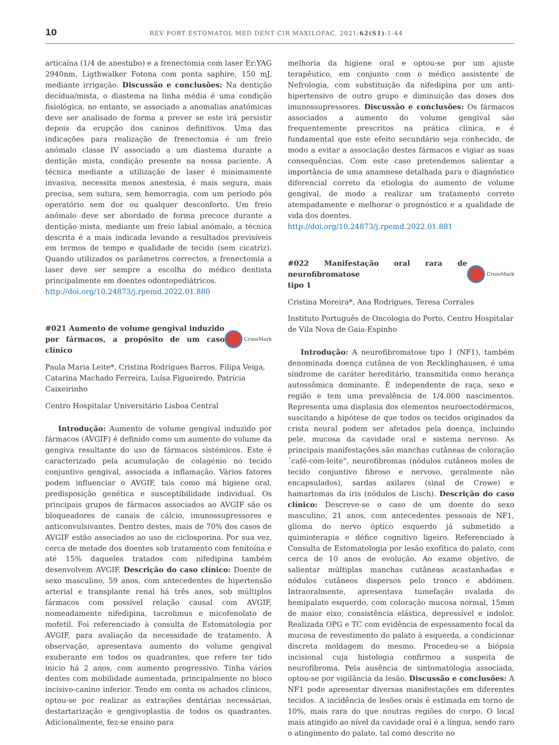10
REV PORT ESTOMATOL MED DENT CIR MAXILOFAC. 2021;62(S1):1-44
articaína (1/4 de anestubo) e a frenectomia com laser Er:YAG 2940nm, Ligthwalker Fotona com ponta saphire, 150 mJ, mediante irrigação. Discussão e conclusões: Na dentição decídua/mista, o diastema na linha média é uma condição fisiológica, no entanto, se associado a anomalias anatómicas deve ser analisado de forma a prever se este irá persistir depois da erupção dos caninos definitivos. Uma das indicações para realização de frenectomia é um freio anómalo classe IV associado a um diastema durante a dentição mista, condição presente na nossa paciente. A técnica mediante a utilização de laser é minimamente invasiva, necessita menos anestesia, é mais segura, mais precisa, sem sutura, sem hemorragia, com um período pós operatório sem dor ou qualquer desconforto. Um freio anómalo deve ser abordado de forma precoce durante a dentição mista, mediante um freio labial anómalo, a técnica descrita é a mais indicada levando a resultados previsíveis em termos de tempo e qualidade de tecido (sem cicatriz). Quando utilizados os parâmetros correctos, a frenectomia a laser deve ser sempre a escolha do médico dentista principalmente em doentes odontopediátricos.
http://doi.org/10.24873/j.rpemd.2022.01.880
#021 Aumento de volume gengival induzido
por fármacos, a propósito de um caso clínico CrossMark
Paula Maria Leite*, Cristina Rodrigues Barros, Filipa Veiga, Catarina Machado Ferreira, Luísa Figueiredo, Patrícia Caixeirinho
Centro Hospitalar Universitário Lisboa Central
Introdução: Aumento de volume gengival induzido por fármacos (AVGIF) é definido como um aumento do volume da gengiva resultante do uso de fármacos sistémicos. Este é caracterizado pela acumulação de colagénio no tecido conjuntivo gengival, associada a inflamação. Vários fatores podem influenciar o AVGIF, tais como má higiene oral, predisposição genética e susceptibilidade individual. Os principais grupos de fármacos associados ao AVGIF são os bloqueadores de canais de cálcio, imunossupressores e anticonvulsivantes. Dentro destes, mais de 70% dos casos de AVGIF estão associados ao uso de ciclosporina. Por sua vez, cerca de metade dos doentes sob tratamento com fenitoína e até 15% daqueles tratados com nifedipina também desenvolvem AVGIF. Descrição do caso clínico: Doente de sexo masculino, 59 anos, com antecedentes de hipertensão arterial e transplante renal há três anos, sob múltiplos fármacos com possível relação causal com AVGIF, nomeadamente nifedipina, tacrolimus e micofenolato de mofetil. Foi referenciado à consulta de Estomatologia por AVGIF, para avaliação da necessidade de tratamento. À observação, apresentava aumento do volume gengival exuberante em todos os quadrantes, que refere ter tido inicio há 2 anos, com aumento progressivo. Tinha vários dentes com mobilidade aumentada, principalmente no bloco incisivo-canino inferior. Tendo em conta os achados clínicos, optou-se por realizar as extrações dentárias necessárias, destartarização e gengivoplastia de todos os quadrantes. Adicionalmente, fez-se ensino para
melhoria da higiene oral e optou-se por um ajuste terapêutico, em conjunto com o médico assistente de Nefrologia, com substituição da nifedipina por um anti-hipertensivo de outro grupo e diminuição das doses dos imunossupressores. Discussão e conclusões: Os fármacos associados a aumento do volume gengival são frequentemente prescritos na prática clinica, e é fundamental que este efeito secundário seja conhecido, de modo a evitar a associação destes fármacos e vigiar as suas consequências. Com este caso pretendemos salientar a importância de uma anamnese detalhada para o diagnóstico diferencial correto da etiologia do aumento de volume gengival, de modo a realizar um tratamento correto atempadamente e melhorar o prognóstico e a qualidade de vida dos doentes.
http://doi.org/10.24873/j.rpemd.2022.01.881
#022 Manifestação oral rara de neurofibromatose
tipo 1 CrossMark
Cristina Moreira*, Ana Rodrigues, Teresa Corrales
Instituto Português de Oncologia do Porto, Centro Hospitalar de Vila Nova de Gaia-Espinho
Introdução: A neurofibromatose tipo 1 (NF1), também denominada doença cutânea de von Recklinghausen, é uma síndrome de caráter hereditário, transmitida como herança autossômica dominante. É independente de raça, sexo e região e tem uma prevalência de 1/4.000 nascimentos. Representa uma displasia dos elementos neuroectodérmicos, suscitando a hipótese de que todos os tecidos originados da crista neural podem ser afetados pela doença, incluindo pele, mucosa da cavidade oral e sistema nervoso. As principais manifestações são manchas cutâneas de coloração ´café-com-leite”, neurofibromas (nódulos cutâneos moles de tecido conjuntivo fibroso e nervoso, geralmente não encapsulados), sardas axilares (sinal de Crowe) e hamartomas da íris (nódulos de Lisch). Descrição do caso clínico: Descreve-se o caso de um doente do sexo masculino, 21 anos, com antecedentes pessoais de NF1, glioma do nervo óptico esquerdo já submetido a quimioterapia e défice cognitivo ligeiro. Referenciado à Consulta de Estomatologia por lesão exofítica do palato, com cerca de 10 anos de evolução. Ao exame objetivo, de salientar múltiplas manchas cutâneas acastanhadas e nódulos cutâneos dispersos pelo tronco e abdómen. Intraoralmente, apresentava tumefação ovalada do hemipalato esquerdo, com coloração mucosa normal, 15mm de maior eixo, consistência elástica, depressível e indolor. Realizada OPG e TC com evidência de espessamento focal da mucosa de revestimento do palato à esquerda, a condicionar discreta moldagem do mesmo. Procedeu-se a biópsia incisional cuja histologia confirmou a suspeita de neurofibroma. Pela ausência de sintomatologia associada, optou-se por vigilância da lesão. Discussão e conclusões: A NF1 pode apresentar diversas manifestações em diferentes tecidos. A incidência de lesões orais é estimada em torno de 10%, mais rara do que noutras regiões do corpo. O local mais atingido ao nível da cavidade oral é a língua, sendo raro o atingimento do palato, tal como descrito no